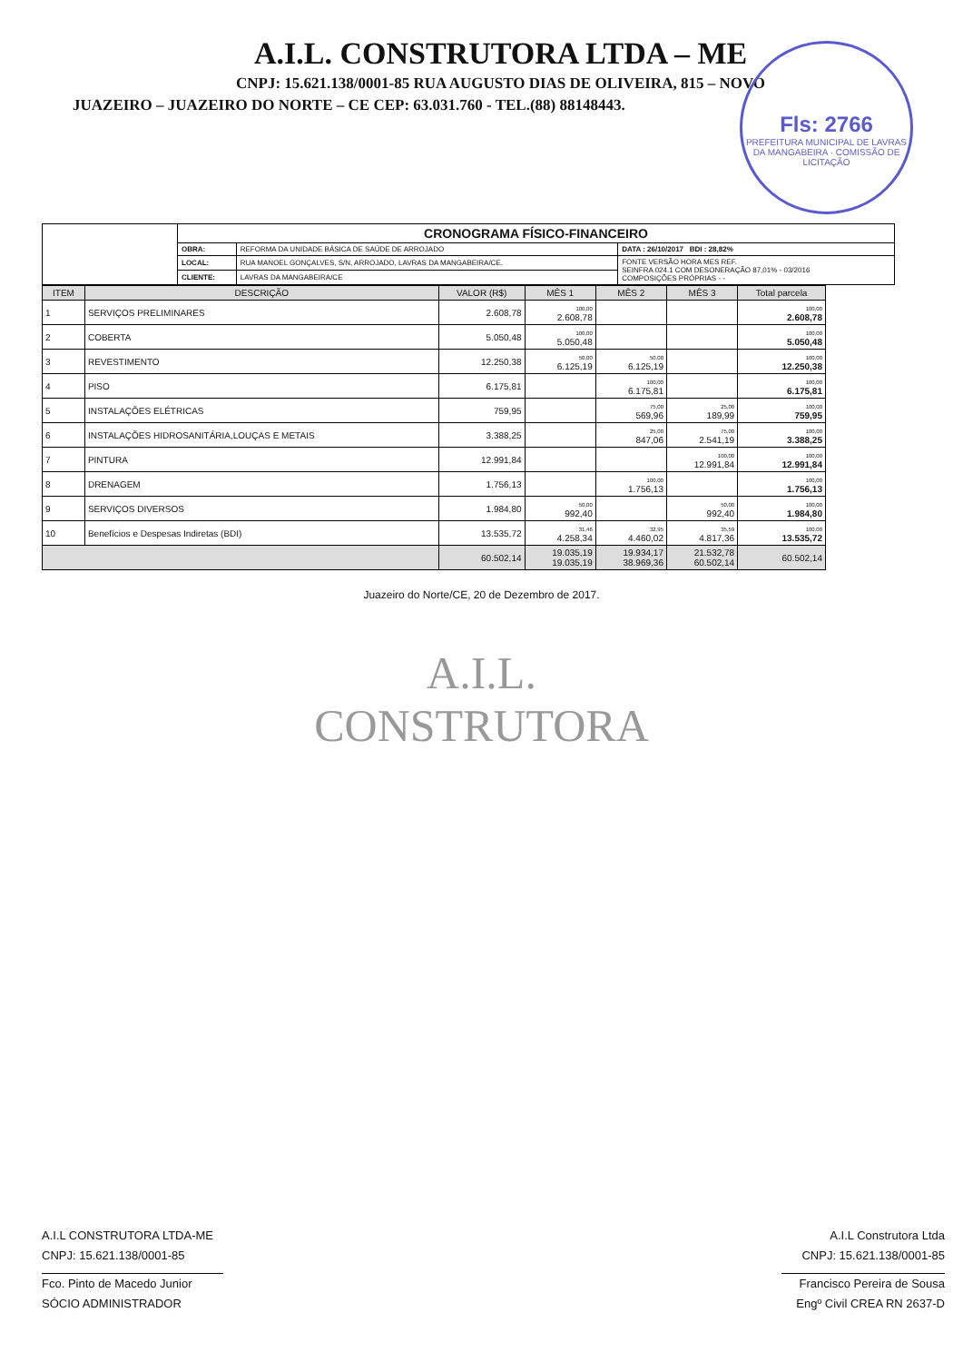A.I.L. CONSTRUTORA LTDA – ME
CNPJ: 15.621.138/0001-85 RUA AUGUSTO DIAS DE OLIVEIRA, 815 – NOVO
JUAZEIRO – JUAZEIRO DO NORTE – CE CEP: 63.031.760 - TEL.(88) 88148443.
Fls: 2766
PREFEITURA MUNICIPAL DE LAVRAS DA MANGABEIRA · COMISSÃO DE LICITAÇÃO
| | CRONOGRAMA FÍSICO-FINANCEIRO | | |
| | OBRA: | REFORMA DA UNIDADE BÁSICA DE SAÚDE DE ARROJADO | DATA : 26/10/2017 BDI : 28,82% |
| | LOCAL: | RUA MANOEL GONÇALVES, S/N, ARROJADO, LAVRAS DA MANGABEIRA/CE. | FONTE VERSÃO HORA MES REF. SEINFRA 024.1 COM DESONERAÇÃO 87,01% - 03/2016 COMPOSIÇÕES PRÓPRIAS - - |
| | CLIENTE: | LAVRAS DA MANGABEIRA/CE | |
| ITEM | DESCRIÇÃO | VALOR (R$) | MÊS 1 | MÊS 2 | MÊS 3 | Total parcela |
| --- | --- | --- | --- | --- | --- | --- |
| 1 | SERVIÇOS PRELIMINARES | 2.608,78 | 100,00 2.608,78 | | | 100,00 2.608,78 |
| 2 | COBERTA | 5.050,48 | 100,00 5.050,48 | | | 100,00 5.050,48 |
| 3 | REVESTIMENTO | 12.250,38 | 50,00 6.125,19 | 50,00 6.125,19 | | 100,00 12.250,38 |
| 4 | PISO | 6.175,81 | | 100,00 6.175,81 | | 100,00 6.175,81 |
| 5 | INSTALAÇÕES ELÉTRICAS | 759,95 | | 75,00 569,96 | 25,00 189,99 | 100,00 759,95 |
| 6 | INSTALAÇÕES HIDROSANITÁRIA,LOUÇAS E METAIS | 3.388,25 | | 25,00 847,06 | 75,00 2.541,19 | 100,00 3.388,25 |
| 7 | PINTURA | 12.991,84 | | | 100,00 12.991,84 | 100,00 12.991,84 |
| 8 | DRENAGEM | 1.756,13 | | 100,00 1.756,13 | | 100,00 1.756,13 |
| 9 | SERVIÇOS DIVERSOS | 1.984,80 | 50,00 992,40 | | 50,00 992,40 | 100,00 1.984,80 |
| 10 | Benefícios e Despesas Indiretas (BDI) | 13.535,72 | 31,46 4.258,34 | 32,95 4.460,02 | 35,59 4.817,36 | 100,00 13.535,72 |
| | | 60.502,14 | 19.035,19 19.035,19 | 19.934,17 38.969,36 | 21.532,78 60.502,14 | 60.502,14 |
Juazeiro do Norte/CE, 20 de Dezembro de 2017.
A.I.L.
CONSTRUTORA
A.I.L CONSTRUTORA LTDA-ME
CNPJ: 15.621.138/0001-85
Fco. Pinto de Macedo Junior
SÓCIO ADMINISTRADOR
A.I.L Construtora Ltda
CNPJ: 15.621.138/0001-85
Francisco Pereira de Sousa
Engº Civil CREA RN 2637-D